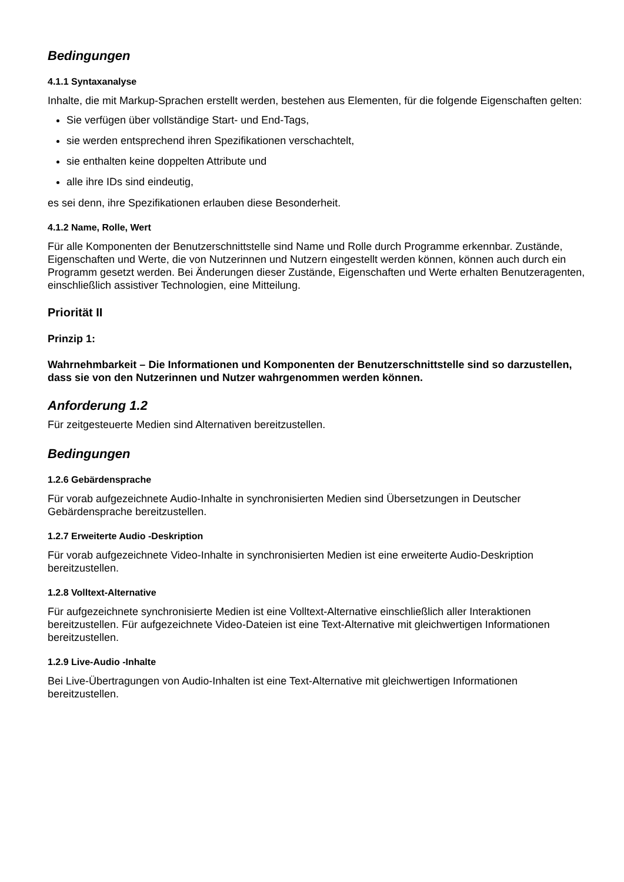Bedingungen
4.1.1 Syntaxanalyse
Inhalte, die mit Markup-Sprachen erstellt werden, bestehen aus Elementen, für die folgende Eigenschaften gelten:
Sie verfügen über vollständige Start- und End-Tags,
sie werden entsprechend ihren Spezifikationen verschachtelt,
sie enthalten keine doppelten Attribute und
alle ihre IDs sind eindeutig,
es sei denn, ihre Spezifikationen erlauben diese Besonderheit.
4.1.2 Name, Rolle, Wert
Für alle Komponenten der Benutzerschnittstelle sind Name und Rolle durch Programme erkennbar. Zustände, Eigenschaften und Werte, die von Nutzerinnen und Nutzern eingestellt werden können, können auch durch ein Programm gesetzt werden. Bei Änderungen dieser Zustände, Eigenschaften und Werte erhalten Benutzeragenten, einschließlich assistiver Technologien, eine Mitteilung.
Priorität II
Prinzip 1:
Wahrnehmbarkeit – Die Informationen und Komponenten der Benutzerschnittstelle sind so darzustellen, dass sie von den Nutzerinnen und Nutzer wahrgenommen werden können.
Anforderung 1.2
Für zeitgesteuerte Medien sind Alternativen bereitzustellen.
Bedingungen
1.2.6 Gebärdensprache
Für vorab aufgezeichnete Audio-Inhalte in synchronisierten Medien sind Übersetzungen in Deutscher Gebärdensprache bereitzustellen.
1.2.7 Erweiterte Audio -Deskription
Für vorab aufgezeichnete Video-Inhalte in synchronisierten Medien ist eine erweiterte Audio-Deskription bereitzustellen.
1.2.8 Volltext-Alternative
Für aufgezeichnete synchronisierte Medien ist eine Volltext-Alternative einschließlich aller Interaktionen bereitzustellen. Für aufgezeichnete Video-Dateien ist eine Text-Alternative mit gleichwertigen Informationen bereitzustellen.
1.2.9 Live-Audio -Inhalte
Bei Live-Übertragungen von Audio-Inhalten ist eine Text-Alternative mit gleichwertigen Informationen bereitzustellen.